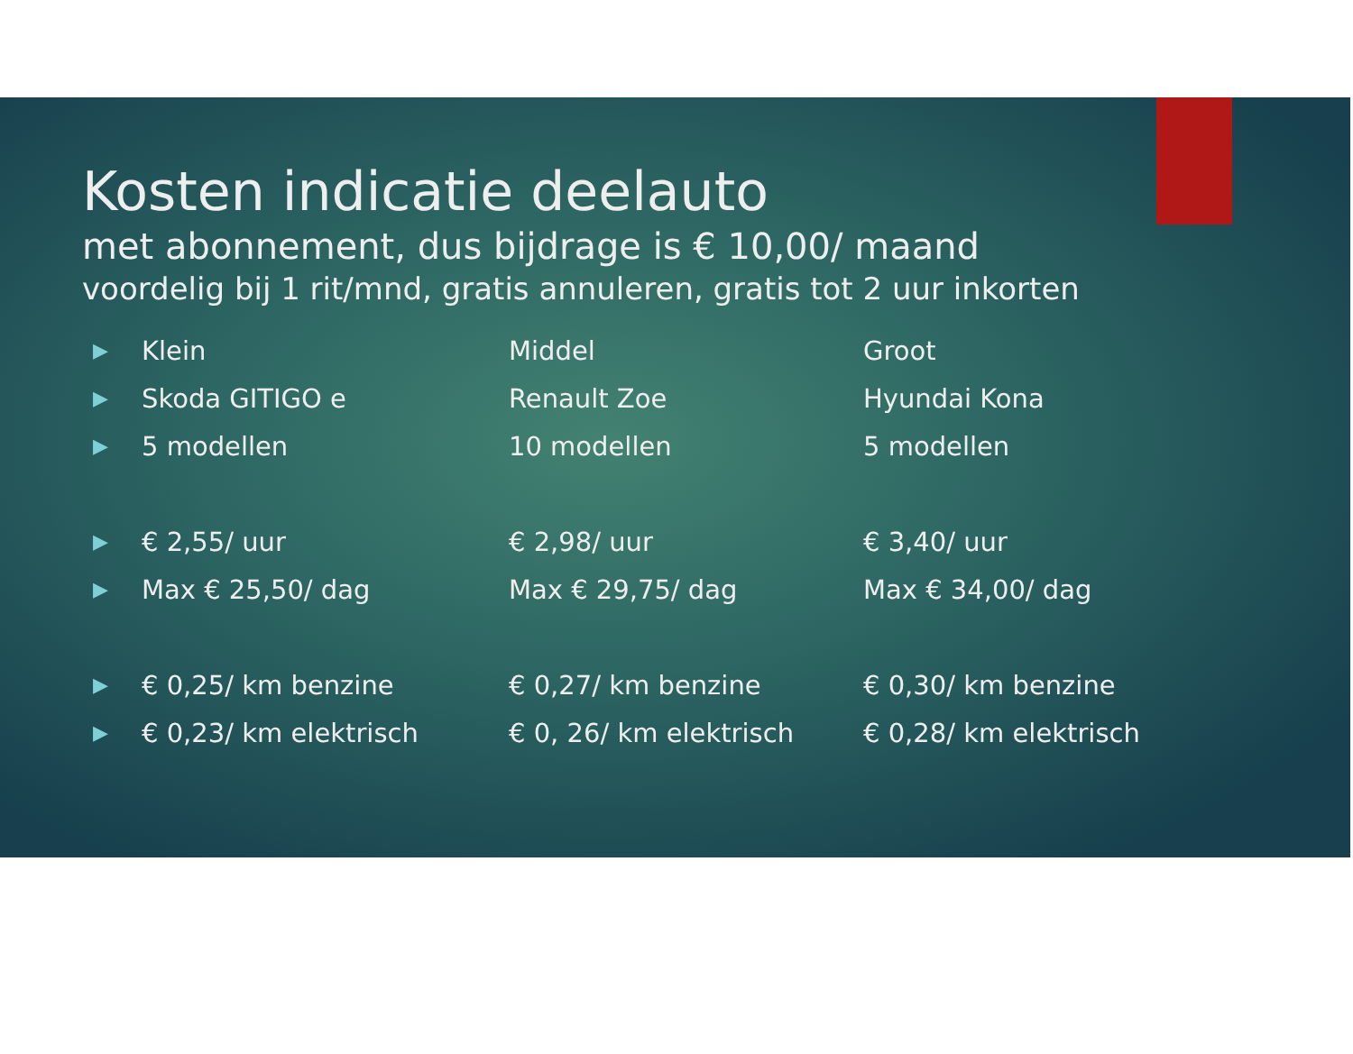Kosten indicatie deelauto
met abonnement, dus bijdrage is € 10,00/ maand
voordelig bij 1 rit/mnd, gratis annuleren, gratis tot 2 uur inkorten
| ▶ | Klein | Middel | Groot |
| ▶ | Skoda GITIGO e | Renault Zoe | Hyundai Kona |
| ▶ | 5 modellen | 10 modellen | 5 modellen |
| ▶ | € 2,55/ uur | € 2,98/ uur | € 3,40/ uur |
| ▶ | Max € 25,50/ dag | Max € 29,75/ dag | Max € 34,00/ dag |
| ▶ | € 0,25/ km benzine | € 0,27/ km benzine | € 0,30/ km benzine |
| ▶ | € 0,23/ km elektrisch | € 0, 26/ km elektrisch | € 0,28/ km elektrisch |